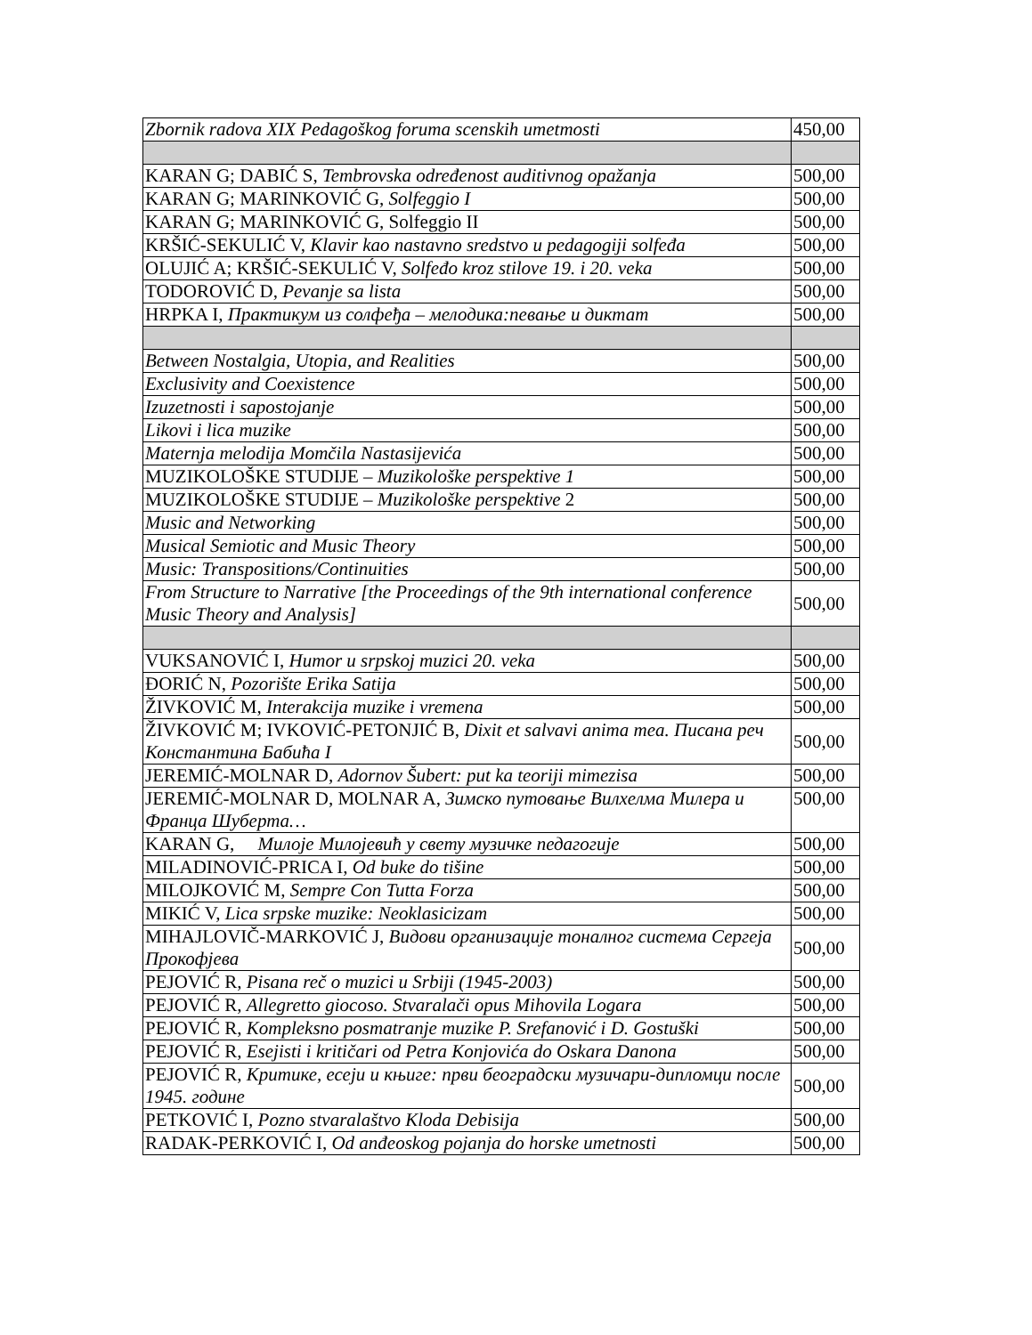| Zbornik radova XIX Pedagoškog foruma scenskih umetmosti | 450,00 |
| KARAN G; DABIĆ S, Tembrovska određenost auditivnog opažanja | 500,00 |
| KARAN G; MARINKOVIĆ G, Solfeggio I | 500,00 |
| KARAN G; MARINKOVIĆ G, Solfeggio II | 500,00 |
| KRŠIĆ-SEKULIĆ V, Klavir kao nastavno sredstvo u pedagogiji solfeđa | 500,00 |
| OLUJIĆ A; KRŠIĆ-SEKULIĆ V, Solfeđo kroz stilove 19. i 20. veka | 500,00 |
| TODOROVIĆ D, Pevanje sa lista | 500,00 |
| HRPKA I, Практикум из солфеђа – мелодика:певање и диктат | 500,00 |
| Between Nostalgia, Utopia, and Realities | 500,00 |
| Exclusivity and Coexistence | 500,00 |
| Izuzetnosti i sapostojanje | 500,00 |
| Likovi i lica muzike | 500,00 |
| Maternja melodija Momčila Nastasijevića | 500,00 |
| MUZIKOLOŠKE STUDIJE – Muzikološke perspektive 1 | 500,00 |
| MUZIKOLOŠKE STUDIJE – Muzikološke perspektive 2 | 500,00 |
| Music and Networking | 500,00 |
| Musical Semiotic and Music Theory | 500,00 |
| Music: Transpositions/Continuities | 500,00 |
| From Structure to Narrative [the Proceedings of the 9th international conference Music Theory and Analysis] | 500,00 |
| VUKSANOVIĆ I, Humor u srpskoj muzici 20. veka | 500,00 |
| ĐORIĆ N, Pozorište Erika Satija | 500,00 |
| ŽIVKOVIĆ M, Interakcija muzike i vremena | 500,00 |
| ŽIVKOVIĆ M; IVKOVIĆ-PETONJIĆ B, Dixit et salvavi anima mea. Писана реч Константина Бабића I | 500,00 |
| JEREMIĆ-MOLNAR D, Adornov Šubert: put ka teoriji mimezisa | 500,00 |
| JEREMIĆ-MOLNAR D, MOLNAR A, Зимско путовање Вилхелма Милера и Франца Шуберта… | 500,00 |
| KARAN G, Милоје Милојевић у свету музичке педагогије | 500,00 |
| MILADINOVIĆ-PRICA I, Od buke do tišine | 500,00 |
| MILOJKOVIĆ M, Sempre Con Tutta Forza | 500,00 |
| MIKIĆ V, Lica srpske muzike: Neoklasicizam | 500,00 |
| MIHAJLOVIČ-MARKOVIĆ J, Видови организације тоналног система Сергеја Прокофјева | 500,00 |
| PEJOVIĆ R, Pisana reč o muzici u Srbiji (1945-2003) | 500,00 |
| PEJOVIĆ R, Allegretto giocoso. Stvaralači opus Mihovila Logara | 500,00 |
| PEJOVIĆ R, Kompleksno posmatranje muzike P. Srefanović i D. Gostuški | 500,00 |
| PEJOVIĆ R, Esejisti i kritičari od Petra Konjovića do Oskara Danona | 500,00 |
| PEJOVIĆ R, Критике, есеји и књиге: први београдски музичари-дипломци после 1945. године | 500,00 |
| PETKOVIĆ I, Pozno stvaralaštvo Kloda Debisija | 500,00 |
| RADAK-PERKOVIĆ I, Od anđeoskog pojanja do horske umetnosti | 500,00 |